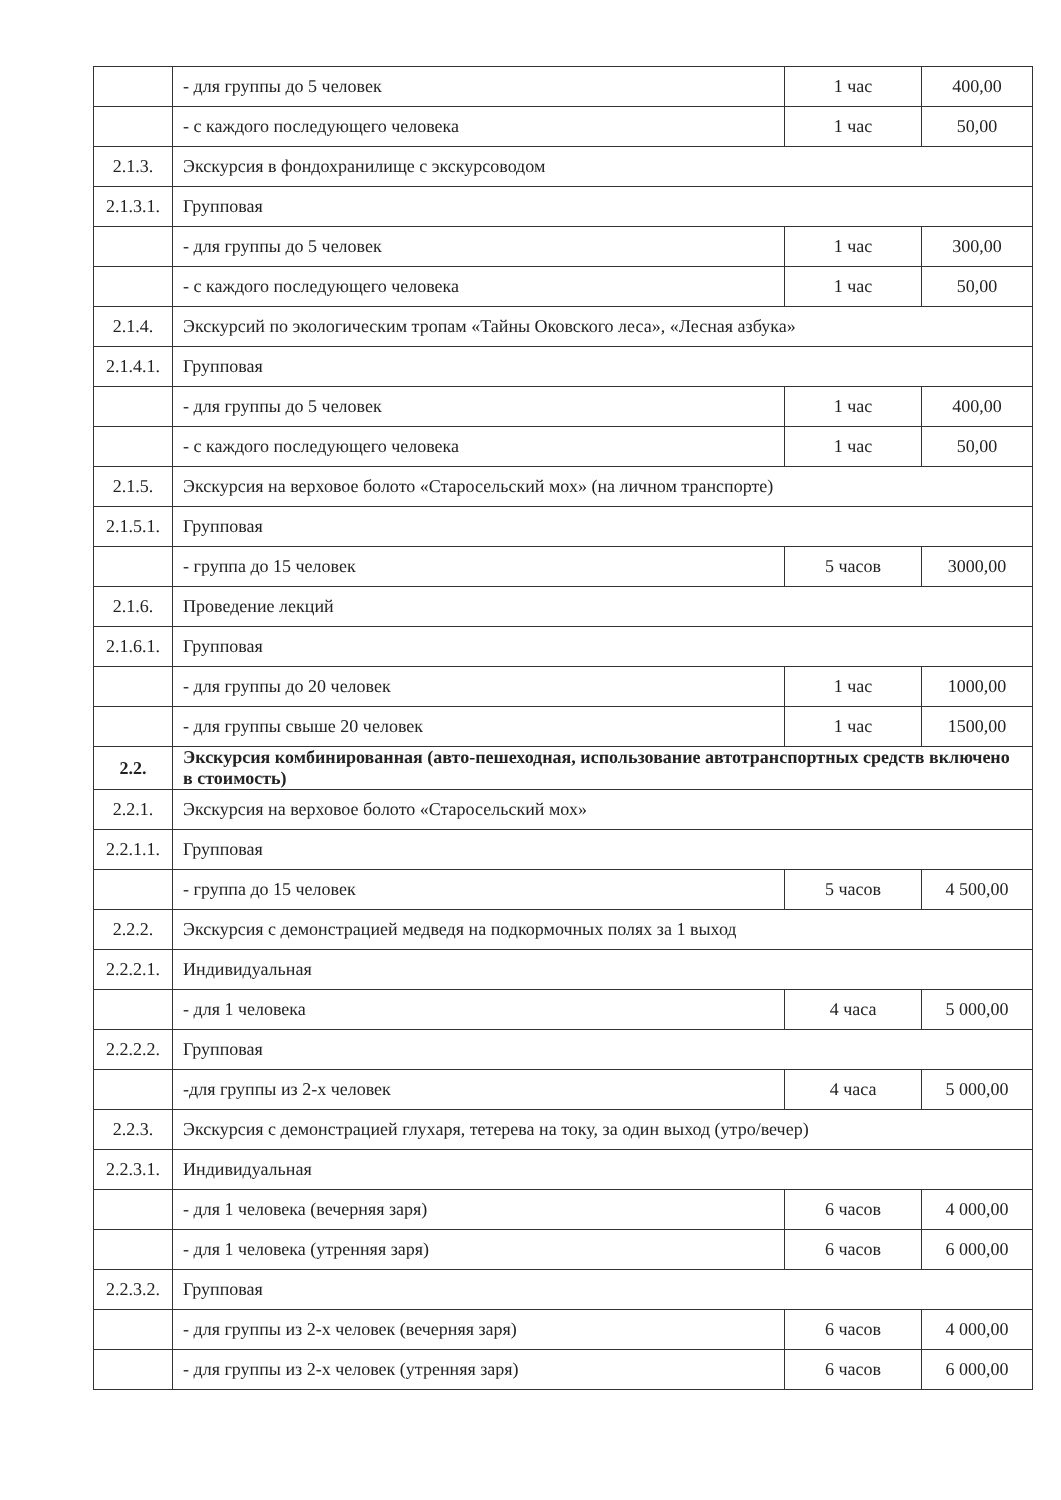| | - для группы до 5 человек | 1 час | 400,00 |
| | - с каждого последующего человека | 1 час | 50,00 |
| 2.1.3. | Экскурсия в фондохранилище с экскурсоводом | | |
| 2.1.3.1. | Групповая | | |
| | - для группы до 5 человек | 1 час | 300,00 |
| | - с каждого последующего человека | 1 час | 50,00 |
| 2.1.4. | Экскурсий по экологическим тропам «Тайны Оковского леса», «Лесная азбука» | | |
| 2.1.4.1. | Групповая | | |
| | - для группы до 5 человек | 1 час | 400,00 |
| | - с каждого последующего человека | 1 час | 50,00 |
| 2.1.5. | Экскурсия на верховое болото «Старосельский мох» (на личном транспорте) | | |
| 2.1.5.1. | Групповая | | |
| | - группа до 15 человек | 5 часов | 3000,00 |
| 2.1.6. | Проведение лекций | | |
| 2.1.6.1. | Групповая | | |
| | - для группы до 20 человек | 1 час | 1000,00 |
| | - для группы свыше 20 человек | 1 час | 1500,00 |
| 2.2. | Экскурсия комбинированная (авто-пешеходная, использование автотранспортных средств включено в стоимость) | | |
| 2.2.1. | Экскурсия на верховое болото «Старосельский мох» | | |
| 2.2.1.1. | Групповая | | |
| | - группа до 15 человек | 5 часов | 4 500,00 |
| 2.2.2. | Экскурсия с демонстрацией медведя на подкормочных полях за 1 выход | | |
| 2.2.2.1. | Индивидуальная | | |
| | - для 1 человека | 4 часа | 5 000,00 |
| 2.2.2.2. | Групповая | | |
| | -для группы из 2-х человек | 4 часа | 5 000,00 |
| 2.2.3. | Экскурсия с демонстрацией глухаря, тетерева на току, за один выход (утро/вечер) | | |
| 2.2.3.1. | Индивидуальная | | |
| | - для 1 человека (вечерняя заря) | 6 часов | 4 000,00 |
| | - для 1 человека (утренняя заря) | 6 часов | 6 000,00 |
| 2.2.3.2. | Групповая | | |
| | - для группы из 2-х человек (вечерняя заря) | 6 часов | 4 000,00 |
| | - для группы из 2-х человек (утренняя заря) | 6 часов | 6 000,00 |